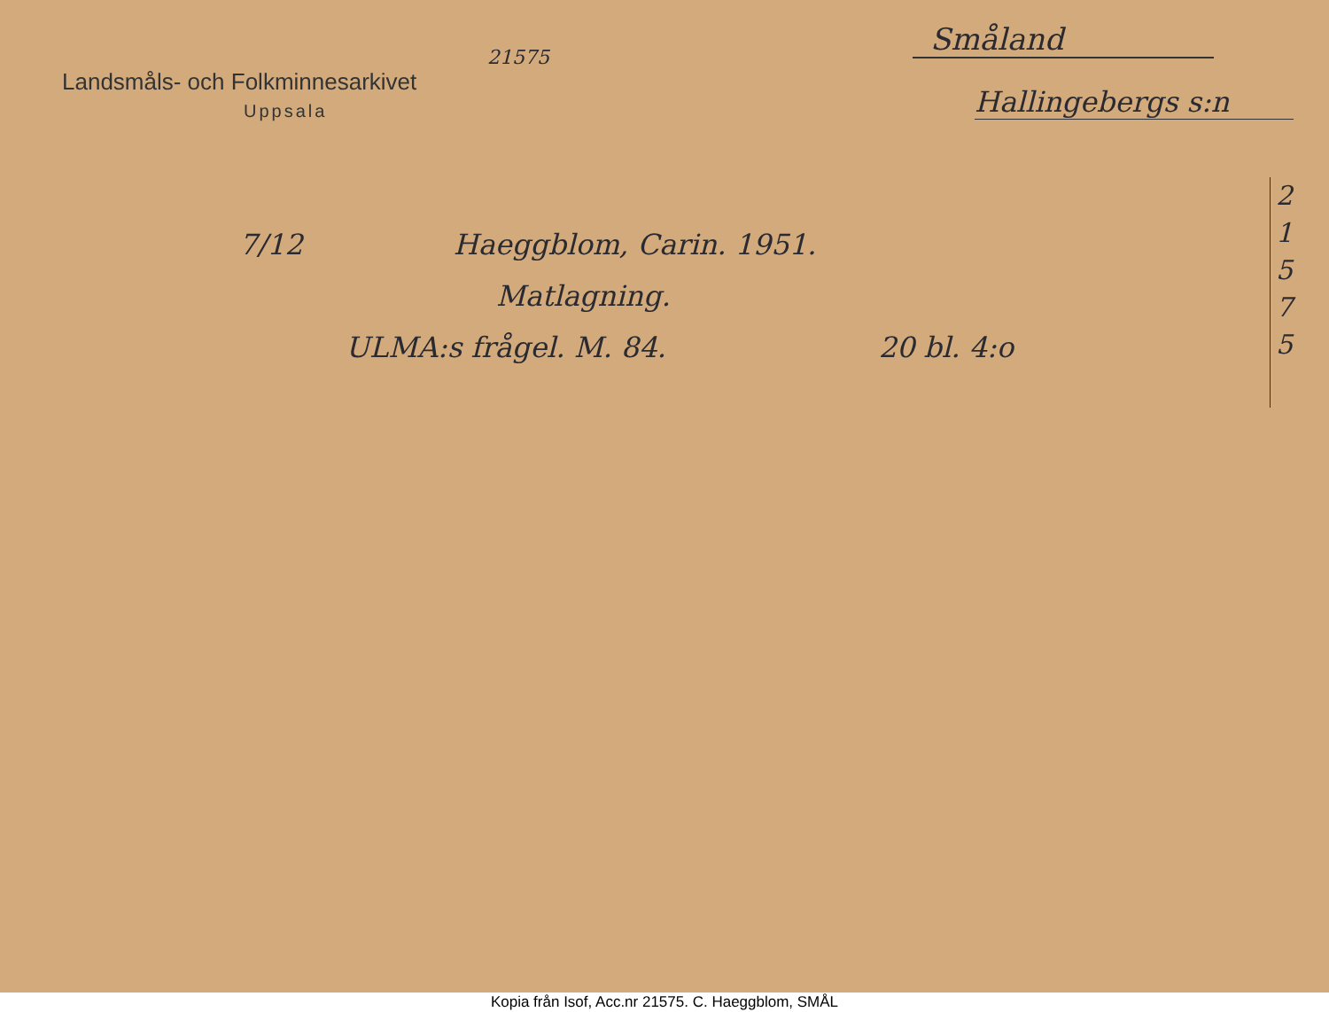21575
Landsmåls- och Folkminnesarkivet
Uppsala
Småland
Hallingebergs s:n
2
1
5
7
5
7/12 Haeggblom, Carin. 1951.
Matlagning.
ULMA:s frågel. M. 84. 20 bl. 4:o
Kopia från Isof, Acc.nr 21575. C. Haeggblom, SMÅL